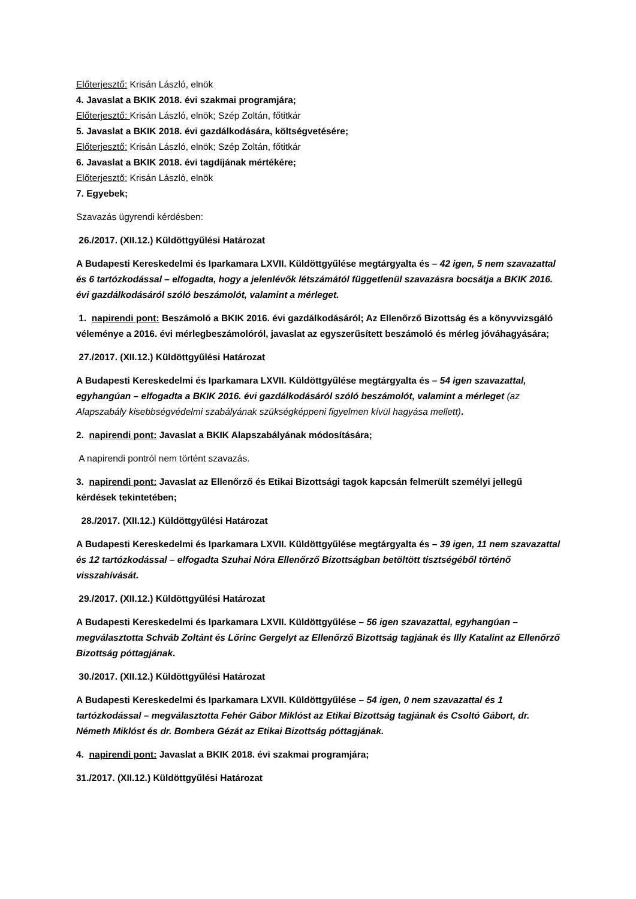Előterjesztő: Krisán László, elnök
4. Javaslat a BKIK 2018. évi szakmai programjára;
Előterjesztő: Krisán László, elnök; Szép Zoltán, főtitkár
5. Javaslat a BKIK 2018. évi gazdálkodására, költségvetésére;
Előterjesztő: Krisán László, elnök; Szép Zoltán, főtitkár
6. Javaslat a BKIK 2018. évi tagdíjának mértékére;
Előterjesztő: Krisán László, elnök
7. Egyebek;
Szavazás ügyrendi kérdésben:
26./2017. (XII.12.) Küldöttgyűlési Határozat
A Budapesti Kereskedelmi és Iparkamara LXVII. Küldöttgyűlése megtárgyalta és – 42 igen, 5 nem szavazattal és 6 tartózkodással – elfogadta, hogy a jelenlévők létszámától függetlenül szavazásra bocsátja a BKIK 2016. évi gazdálkodásáról szóló beszámolót, valamint a mérleget.
1. napirendi pont: Beszámoló a BKIK 2016. évi gazdálkodásáról; Az Ellenőrző Bizottság és a könyvvizsgáló véleménye a 2016. évi mérlegbeszámolóról, javaslat az egyszerűsített beszámoló és mérleg jóváhagyására;
27./2017. (XII.12.) Küldöttgyűlési Határozat
A Budapesti Kereskedelmi és Iparkamara LXVII. Küldöttgyűlése megtárgyalta és – 54 igen szavazattal, egyhangúan – elfogadta a BKIK 2016. évi gazdálkodásáról szóló beszámolót, valamint a mérleget (az Alapszabály kisebbségvédelmi szabályának szükségképpeni figyelmen kívül hagyása mellett).
2. napirendi pont: Javaslat a BKIK Alapszabályának módosítására;
A napirendi pontról nem történt szavazás.
3. napirendi pont: Javaslat az Ellenőrző és Etikai Bizottsági tagok kapcsán felmerült személyi jellegű kérdések tekintetében;
28./2017. (XII.12.) Küldöttgyűlési Határozat
A Budapesti Kereskedelmi és Iparkamara LXVII. Küldöttgyűlése megtárgyalta és – 39 igen, 11 nem szavazattal és 12 tartózkodással – elfogadta Szuhai Nóra Ellenőrző Bizottságban betöltött tisztségéből történő visszahívását.
29./2017. (XII.12.) Küldöttgyűlési Határozat
A Budapesti Kereskedelmi és Iparkamara LXVII. Küldöttgyűlése – 56 igen szavazattal, egyhangúan – megválasztotta Schváb Zoltánt és Lőrinc Gergelyt az Ellenőrző Bizottság tagjának és Illy Katalint az Ellenőrző Bizottság póttagjának.
30./2017. (XII.12.) Küldöttgyűlési Határozat
A Budapesti Kereskedelmi és Iparkamara LXVII. Küldöttgyűlése – 54 igen, 0 nem szavazattal és 1 tartózkodással – megválasztotta Fehér Gábor Miklóst az Etikai Bizottság tagjának és Csoltó Gábort, dr. Németh Miklóst és dr. Bombera Gézát az Etikai Bizottság póttagjának.
4. napirendi pont: Javaslat a BKIK 2018. évi szakmai programjára;
31./2017. (XII.12.) Küldöttgyűlési Határozat